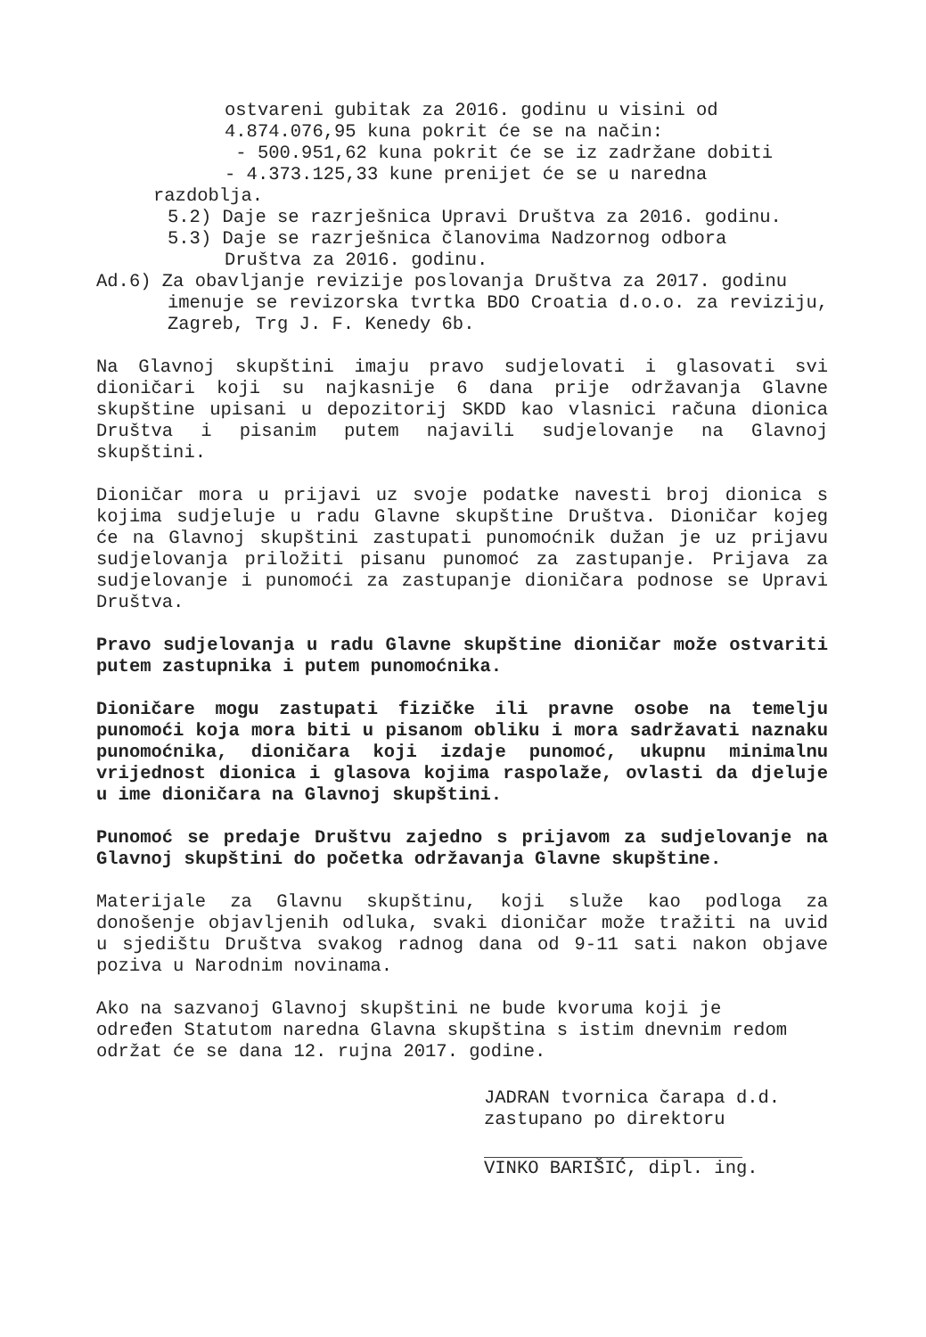ostvareni gubitak za 2016. godinu u visini od
4.874.076,95 kuna pokrit će se na način:
- 500.951,62 kuna pokrit će se iz zadržane dobiti
- 4.373.125,33 kune prenijet će se u naredna
razdoblja.
5.2) Daje se razrješnica Upravi Društva za 2016. godinu.
5.3) Daje se razrješnica članovima Nadzornog odbora
Društva za 2016. godinu.
Ad.6) Za obavljanje revizije poslovanja Društva za 2017. godinu
imenuje se revizorska tvrtka BDO Croatia d.o.o. za reviziju, Zagreb, Trg J. F. Kenedy 6b.
Na Glavnoj skupštini imaju pravo sudjelovati i glasovati svi dioničari koji su najkasnije 6 dana prije održavanja Glavne skupštine upisani u depozitorij SKDD kao vlasnici računa dionica Društva i pisanim putem najavili sudjelovanje na Glavnoj skupštini.
Dioničar mora u prijavi uz svoje podatke navesti broj dionica s kojima sudjeluje u radu Glavne skupštine Društva. Dioničar kojeg će na Glavnoj skupštini zastupati punomoćnik dužan je uz prijavu sudjelovanja priložiti pisanu punomoć za zastupanje. Prijava za sudjelovanje i punomoći za zastupanje dioničara podnose se Upravi Društva.
Pravo sudjelovanja u radu Glavne skupštine dioničar može ostvariti putem zastupnika i putem punomoćnika.
Dioničare mogu zastupati fizičke ili pravne osobe na temelju punomoći koja mora biti u pisanom obliku i mora sadržavati naznaku punomoćnika, dioničara koji izdaje punomoć, ukupnu minimalnu vrijednost dionica i glasova kojima raspolaže, ovlasti da djeluje u ime dioničara na Glavnoj skupštini.
Punomoć se predaje Društvu zajedno s prijavom za sudjelovanje na Glavnoj skupštini do početka održavanja Glavne skupštine.
Materijale za Glavnu skupštinu, koji služe kao podloga za donošenje objavljenih odluka, svaki dioničar može tražiti na uvid u sjedištu Društva svakog radnog dana od 9-11 sati nakon objave poziva u Narodnim novinama.
Ako na sazvanoj Glavnoj skupštini ne bude kvoruma koji je
određen Statutom naredna Glavna skupština s istim dnevnim redom
održat će se dana 12. rujna 2017. godine.
JADRAN tvornica čarapa d.d.
zastupano po direktoru
VINKO BARIŠIĆ, dipl. ing.